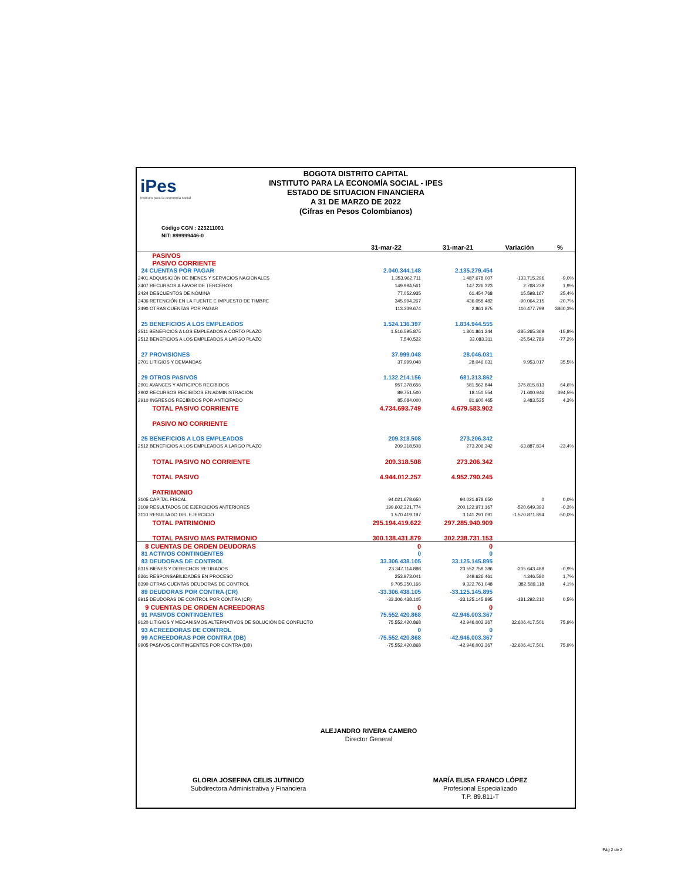iPes
Instituto para la economía social
BOGOTA DISTRITO CAPITAL
INSTITUTO PARA LA ECONOMÍA SOCIAL - IPES
ESTADO DE SITUACION FINANCIERA
A 31 DE MARZO DE 2022
(Cifras en Pesos Colombianos)
Código CGN : 223211001
NIT: 899999446-0
| | 31-mar-22 | 31-mar-21 | Variación | % |
| --- | --- | --- | --- | --- |
| PASIVOS | | | | |
| PASIVO CORRIENTE | | | | |
| 24 CUENTAS POR PAGAR | 2.040.344.148 | 2.135.279.454 | | |
| 2401 ADQUISICIÓN DE BIENES Y SERVICIOS NACIONALES | 1.353.962.711 | 1.487.678.007 | -133.715.296 | -9,0% |
| 2407 RECURSOS A FAVOR DE TERCEROS | 149.994.561 | 147.226.323 | 2.768.238 | 1,9% |
| 2424 DESCUENTOS DE NÓMINA | 77.052.935 | 61.454.768 | 15.598.167 | 25,4% |
| 2436 RETENCIÓN EN LA FUENTE E IMPUESTO DE TIMBRE | 345.994.267 | 436.058.482 | -90.064.215 | -20,7% |
| 2490 OTRAS CUENTAS POR PAGAR | 113.339.674 | 2.861.875 | 110.477.799 | 3860,3% |
| 25 BENEFICIOS A LOS EMPLEADOS | 1.524.136.397 | 1.834.944.555 | | |
| 2511 BENEFICIOS A LOS EMPLEADOS A CORTO PLAZO | 1.516.595.875 | 1.801.861.244 | -285.265.369 | -15,8% |
| 2512 BENEFICIOS A LOS EMPLEADOS A LARGO PLAZO | 7.540.522 | 33.083.311 | -25.542.789 | -77,2% |
| 27 PROVISIONES | 37.999.048 | 28.046.031 | | |
| 2701 LITIGIOS Y DEMANDAS | 37.999.048 | 28.046.031 | 9.953.017 | 35,5% |
| 29 OTROS PASIVOS | 1.132.214.156 | 681.313.862 | | |
| 2901 AVANCES Y ANTICIPOS RECIBIDOS | 957.378.656 | 581.562.844 | 375.815.813 | 64,6% |
| 2902 RECURSOS RECIBIDOS EN ADMINISTRACIÓN | 89.751.500 | 18.150.554 | 71.600.946 | 394,5% |
| 2910 INGRESOS RECIBIDOS POR ANTICIPADO | 85.084.000 | 81.600.465 | 3.483.535 | 4,3% |
| TOTAL PASIVO CORRIENTE | 4.734.693.749 | 4.679.583.902 | | |
| PASIVO NO CORRIENTE | | | | |
| 25 BENEFICIOS A LOS EMPLEADOS | 209.318.508 | 273.206.342 | | |
| 2512 BENEFICIOS A LOS EMPLEADOS A LARGO PLAZO | 209.318.508 | 273.206.342 | -63.887.834 | -23,4% |
| TOTAL PASIVO NO CORRIENTE | 209.318.508 | 273.206.342 | | |
| TOTAL PASIVO | 4.944.012.257 | 4.952.790.245 | | |
| PATRIMONIO | | | | |
| 3105 CAPITAL FISCAL | 94.021.678.650 | 94.021.678.650 | 0 | 0,0% |
| 3109 RESULTADOS DE EJERCICIOS ANTERIORES | 199.602.321.774 | 200.122.971.167 | -520.649.393 | -0,3% |
| 3110 RESULTADO DEL EJERCICIO | 1.570.419.197 | 3.141.291.091 | -1.570.871.894 | -50,0% |
| TOTAL PATRIMONIO | 295.194.419.622 | 297.285.940.909 | | |
| TOTAL PASIVO MAS PATRIMONIO | 300.138.431.879 | 302.238.731.153 | | |
| 8 CUENTAS DE ORDEN DEUDORAS | 0 | 0 | | |
| 81 ACTIVOS CONTINGENTES | 0 | 0 | | |
| 83 DEUDORAS DE CONTROL | 33.306.438.105 | 33.125.145.895 | | |
| 8315 BIENES Y DERECHOS RETIRADOS | 23.347.114.898 | 23.552.758.386 | -205.643.488 | -0,9% |
| 8361 RESPONSABILIDADES EN PROCESO | 253.973.041 | 249.626.461 | 4.346.580 | 1,7% |
| 8390 OTRAS CUENTAS DEUDORAS DE CONTROL | 9.705.350.166 | 9.322.761.048 | 382.589.118 | 4,1% |
| 89 DEUDORAS POR CONTRA (CR) | -33.306.438.105 | -33.125.145.895 | | |
| 8915 DEUDORAS DE CONTROL POR CONTRA (CR) | -33.306.438.105 | -33.125.145.895 | -181.292.210 | 0,5% |
| 9 CUENTAS DE ORDEN ACREEDORAS | 0 | 0 | | |
| 91 PASIVOS CONTINGENTES | 75.552.420.868 | 42.946.003.367 | | |
| 9120 LITIGIOS Y MECANISMOS ALTERNATIVOS DE SOLUCIÓN DE CONFLICTO | 75.552.420.868 | 42.946.003.367 | 32.606.417.501 | 75,9% |
| 93 ACREEDORAS DE CONTROL | 0 | 0 | | |
| 99 ACREEDORAS POR CONTRA (DB) | -75.552.420.868 | -42.946.003.367 | | |
| 9905 PASIVOS CONTINGENTES POR CONTRA (DB) | -75.552.420.868 | -42.946.003.367 | -32.606.417.501 | 75,9% |
ALEJANDRO RIVERA CAMERO
Director General
GLORIA JOSEFINA CELIS JUTINICO
Subdirectora Administrativa y Financiera
MARÍA ELISA FRANCO LÓPEZ
Profesional Especializado
T.P. 89.811-T
Pág 2 de 2